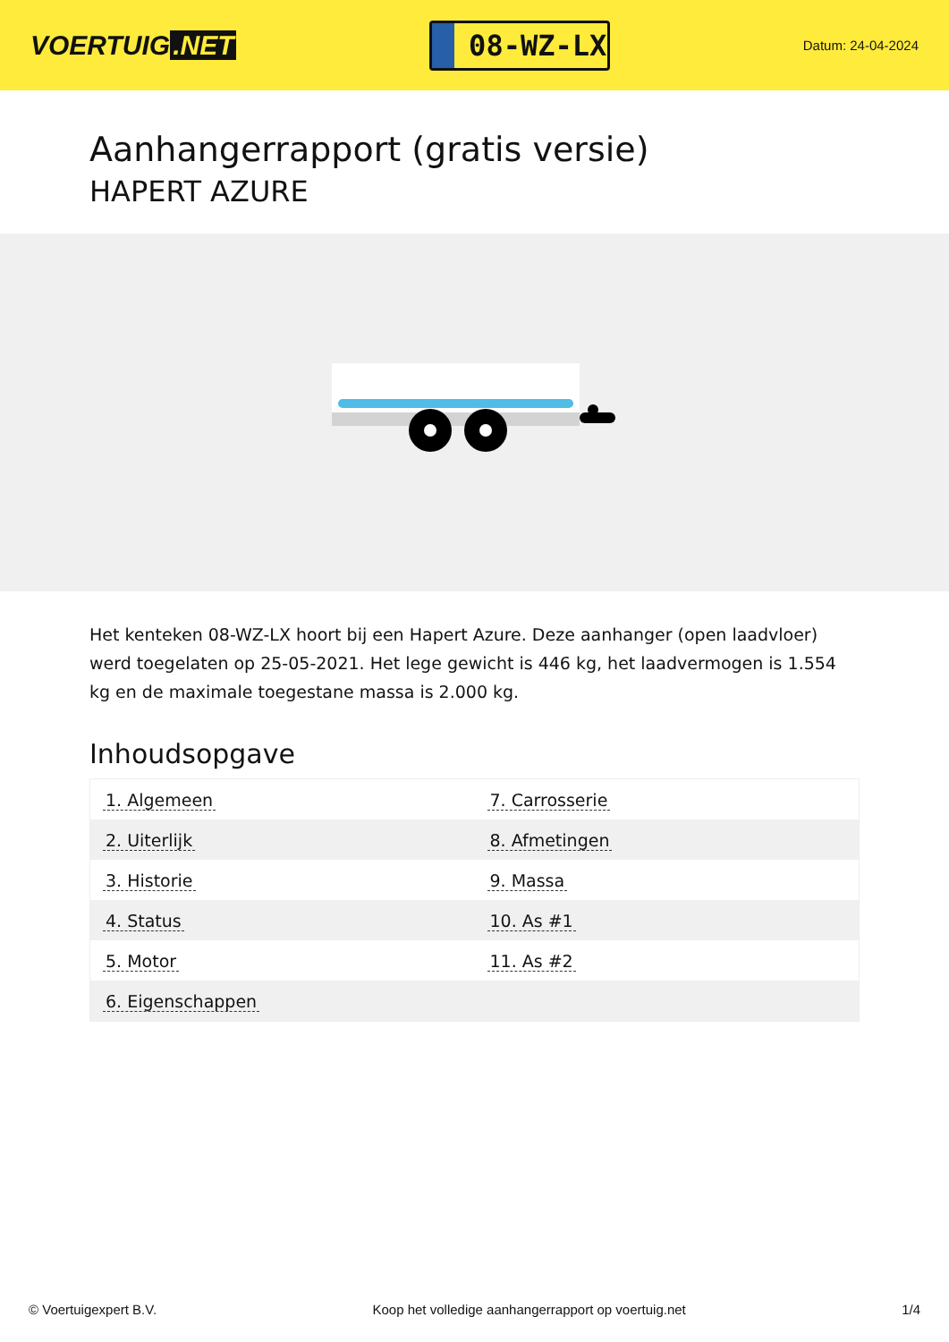VOERTUIG.NET
08-WZ-LX
Datum: 24-04-2024
Aanhangerrapport (gratis versie)
HAPERT AZURE
Het kenteken 08-WZ-LX hoort bij een Hapert Azure. Deze aanhanger (open laadvloer) werd toegelaten op 25-05-2021. Het lege gewicht is 446 kg, het laadvermogen is 1.554 kg en de maximale toegestane massa is 2.000 kg.
Inhoudsopgave
| 1. Algemeen | 7. Carrosserie |
| 2. Uiterlijk | 8. Afmetingen |
| 3. Historie | 9. Massa |
| 4. Status | 10. As #1 |
| 5. Motor | 11. As #2 |
| 6. Eigenschappen | |
© Voertuigexpert B.V. Koop het volledige aanhangerrapport op voertuig.net 1/4